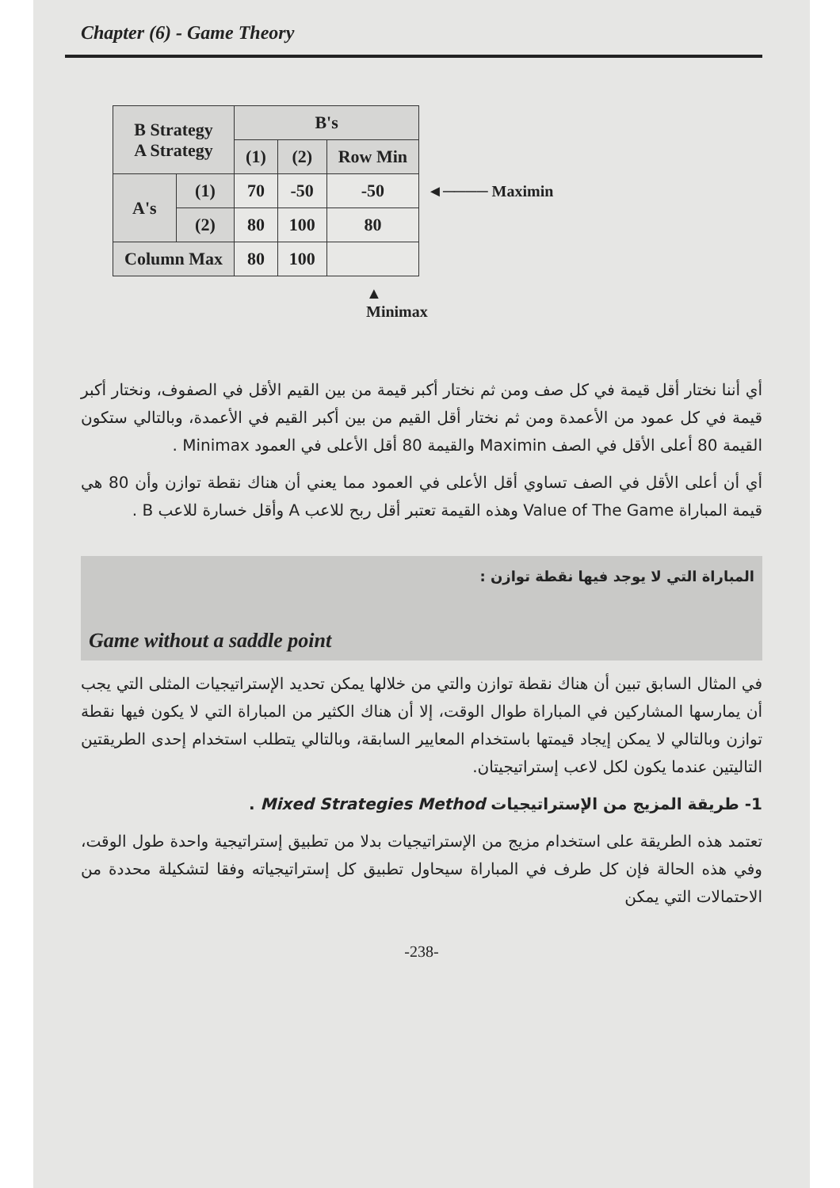Chapter (6) - Game Theory
| B Strategy A Strategy | | B's | | |
| --- | --- | --- | --- | --- |
| | | (1) | (2) | Row Min |
| A's | (1) | 70 | -50 | -50 |
| | (2) | 80 | 100 | 80 |
| Column Max | | 80 | 100 | |
◄──── Maximin
▲
Minimax
أي أننا نختار أقل قيمة في كل صف ومن ثم نختار أكبر قيمة من بين القيم الأقل في الصفوف، ونختار أكبر قيمة في كل عمود من الأعمدة ومن ثم نختار أقل القيم من بين أكبر القيم في الأعمدة، وبالتالي ستكون القيمة 80 أعلى الأقل في الصف Maximin والقيمة 80 أقل الأعلى في العمود Minimax .
أي أن أعلى الأقل في الصف تساوي أقل الأعلى في العمود مما يعني أن هناك نقطة توازن وأن 80 هي قيمة المباراة Value of The Game وهذه القيمة تعتبر أقل ربح للاعب A وأقل خسارة للاعب B .
المباراة التي لا يوجد فيها نقطة توازن :
Game without a saddle point
في المثال السابق تبين أن هناك نقطة توازن والتي من خلالها يمكن تحديد الإستراتيجيات المثلى التي يجب أن يمارسها المشاركين في المباراة طوال الوقت، إلا أن هناك الكثير من المباراة التي لا يكون فيها نقطة توازن وبالتالي لا يمكن إيجاد قيمتها باستخدام المعايير السابقة، وبالتالي يتطلب استخدام إحدى الطريقتين التاليتين عندما يكون لكل لاعب إستراتيجيتان.
1- طريقة المزيج من الإستراتيجيات Mixed Strategies Method .
تعتمد هذه الطريقة على استخدام مزيج من الإستراتيجيات بدلا من تطبيق إستراتيجية واحدة طول الوقت، وفي هذه الحالة فإن كل طرف في المباراة سيحاول تطبيق كل إستراتيجياته وفقا لتشكيلة محددة من الاحتمالات التي يمكن
-238-